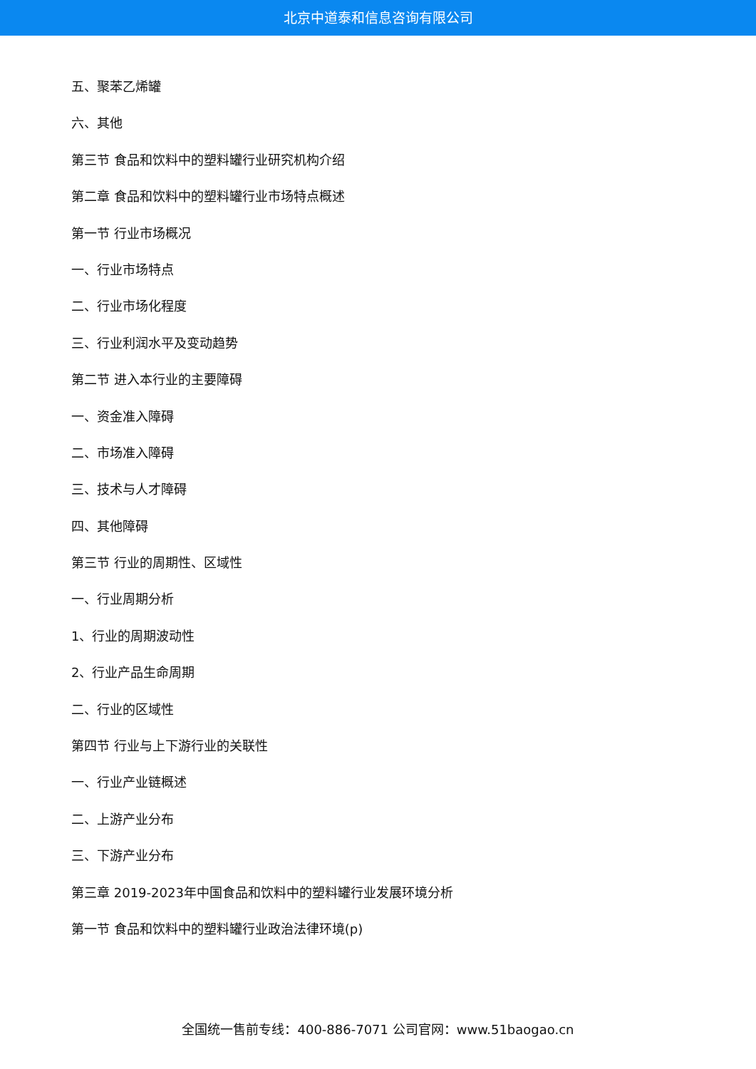北京中道泰和信息咨询有限公司
五、聚苯乙烯罐
六、其他
第三节 食品和饮料中的塑料罐行业研究机构介绍
第二章 食品和饮料中的塑料罐行业市场特点概述
第一节 行业市场概况
一、行业市场特点
二、行业市场化程度
三、行业利润水平及变动趋势
第二节 进入本行业的主要障碍
一、资金准入障碍
二、市场准入障碍
三、技术与人才障碍
四、其他障碍
第三节 行业的周期性、区域性
一、行业周期分析
1、行业的周期波动性
2、行业产品生命周期
二、行业的区域性
第四节 行业与上下游行业的关联性
一、行业产业链概述
二、上游产业分布
三、下游产业分布
第三章 2019-2023年中国食品和饮料中的塑料罐行业发展环境分析
第一节 食品和饮料中的塑料罐行业政治法律环境(p)
全国统一售前专线：400-886-7071 公司官网：www.51baogao.cn